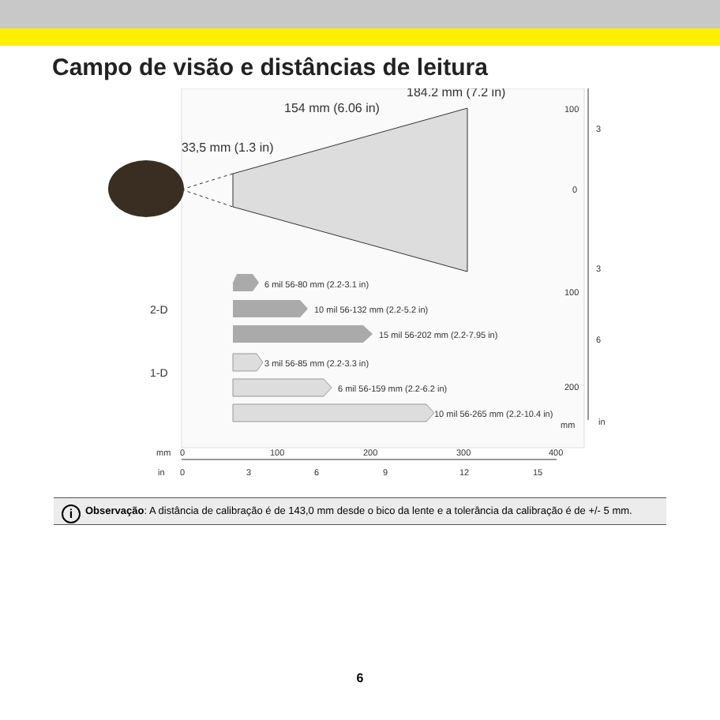Campo de visão e distâncias de leitura
184.2 mm (7.2 in)
154 mm (6.06 in)
33,5 mm (1.3 in)
2-D
1-D
6 mil 56-80 mm (2.2-3.1 in)
10 mil 56-132 mm (2.2-5.2 in)
15 mil 56-202 mm (2.2-7.95 in)
3 mil 56-85 mm (2.2-3.3 in)
6 mil 56-159 mm (2.2-6.2 in)
10 mil 56-265 mm (2.2-10.4 in)
100
0
3
100
3
6
200
mm
in
mm
0
100
200
300
400
in
0
3
6
9
12
15
i Observação: A distância de calibração é de 143,0 mm desde o bico da lente e a tolerância da calibração é de +/- 5 mm.
6